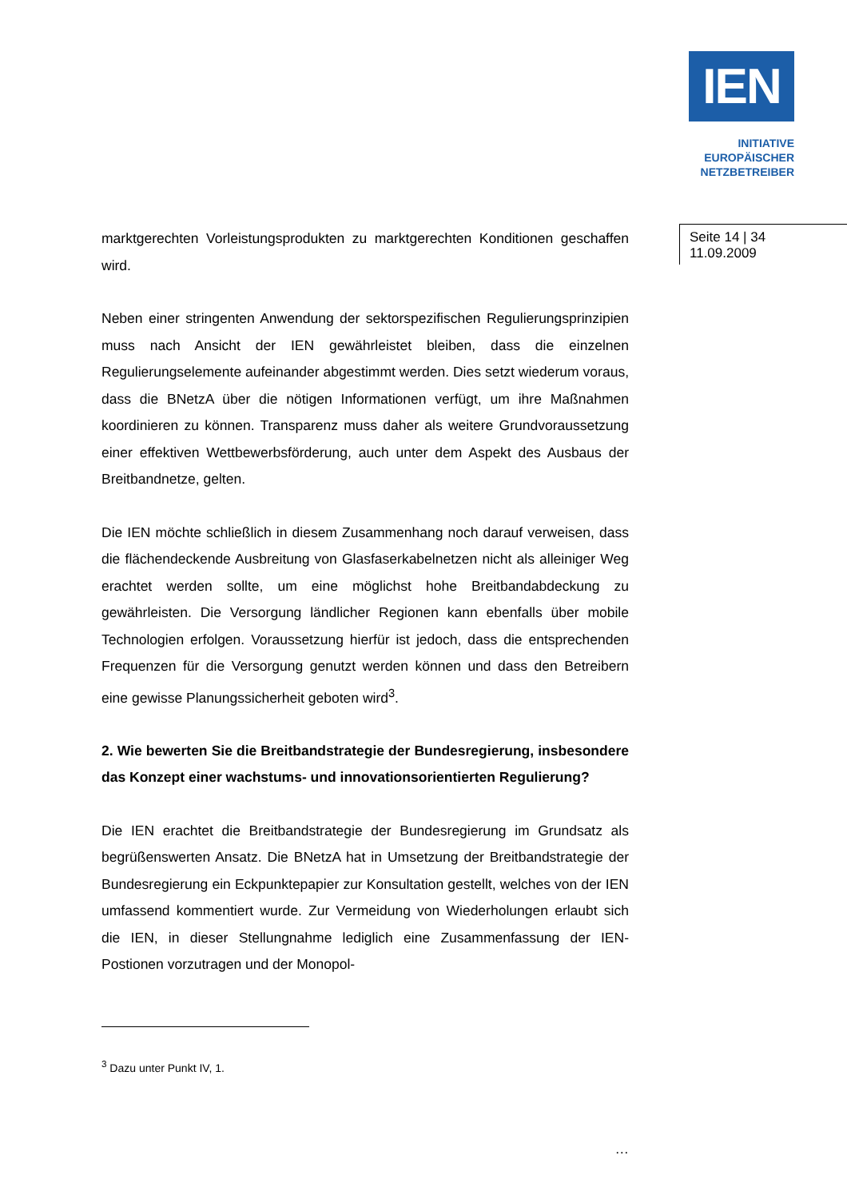IEN
INITIATIVE
EUROPÄISCHER
NETZBETREIBER
Seite 14 | 34
11.09.2009
marktgerechten Vorleistungsprodukten zu marktgerechten Konditionen geschaffen wird.
Neben einer stringenten Anwendung der sektorspezifischen Regulierungsprinzipien muss nach Ansicht der IEN gewährleistet bleiben, dass die einzelnen Regulierungselemente aufeinander abgestimmt werden. Dies setzt wiederum voraus, dass die BNetzA über die nötigen Informationen verfügt, um ihre Maßnahmen koordinieren zu können. Transparenz muss daher als weitere Grundvoraussetzung einer effektiven Wettbewerbsförderung, auch unter dem Aspekt des Ausbaus der Breitbandnetze, gelten.
Die IEN möchte schließlich in diesem Zusammenhang noch darauf verweisen, dass die flächendeckende Ausbreitung von Glasfaserkabelnetzen nicht als alleiniger Weg erachtet werden sollte, um eine möglichst hohe Breitbandabdeckung zu gewährleisten. Die Versorgung ländlicher Regionen kann ebenfalls über mobile Technologien erfolgen. Voraussetzung hierfür ist jedoch, dass die entsprechenden Frequenzen für die Versorgung genutzt werden können und dass den Betreibern eine gewisse Planungssicherheit geboten wird<sup>3</sup>.
2. Wie bewerten Sie die Breitbandstrategie der Bundesregierung, insbesondere das Konzept einer wachstums- und innovationsorientierten Regulierung?
Die IEN erachtet die Breitbandstrategie der Bundesregierung im Grundsatz als begrüßenswerten Ansatz. Die BNetzA hat in Umsetzung der Breitbandstrategie der Bundesregierung ein Eckpunktepapier zur Konsultation gestellt, welches von der IEN umfassend kommentiert wurde. Zur Vermeidung von Wiederholungen erlaubt sich die IEN, in dieser Stellungnahme lediglich eine Zusammenfassung der IEN-Postionen vorzutragen und der Monopol-
<sup>3</sup> Dazu unter Punkt IV, 1.
…